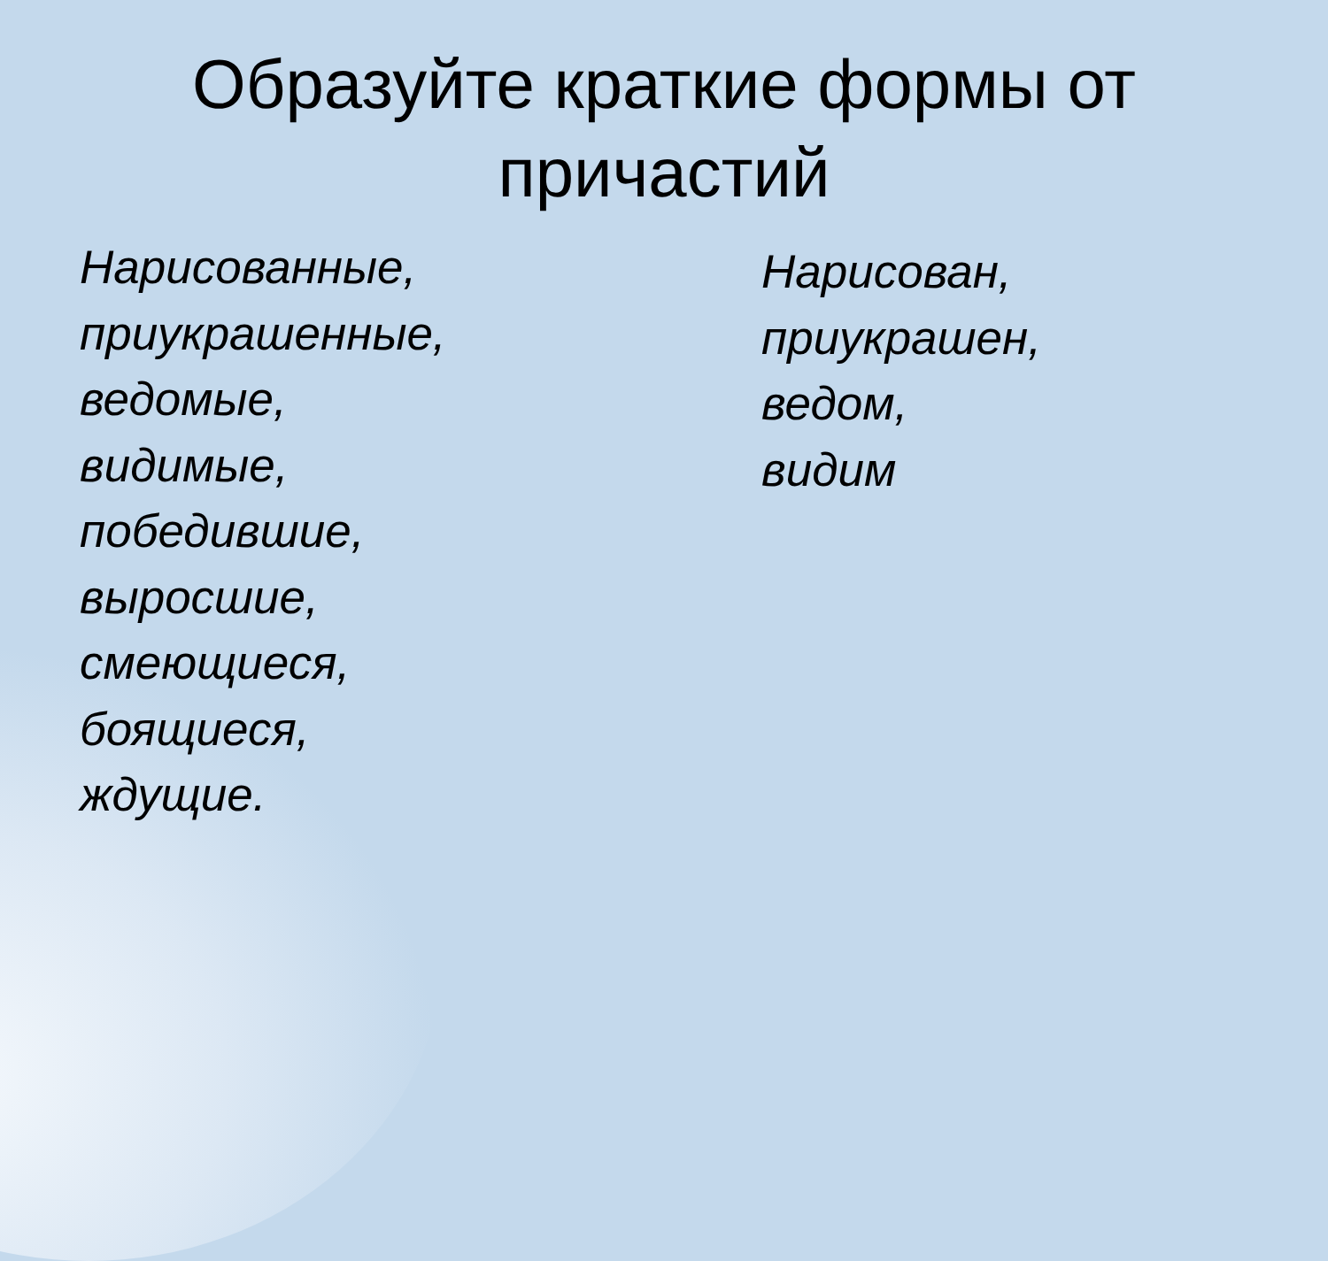Образуйте краткие формы от
причастий
Нарисованные,
приукрашенные,
ведомые,
видимые,
победившие,
выросшие,
смеющиеся,
боящиеся,
ждущие.
Нарисован,
приукрашен,
ведом,
видим